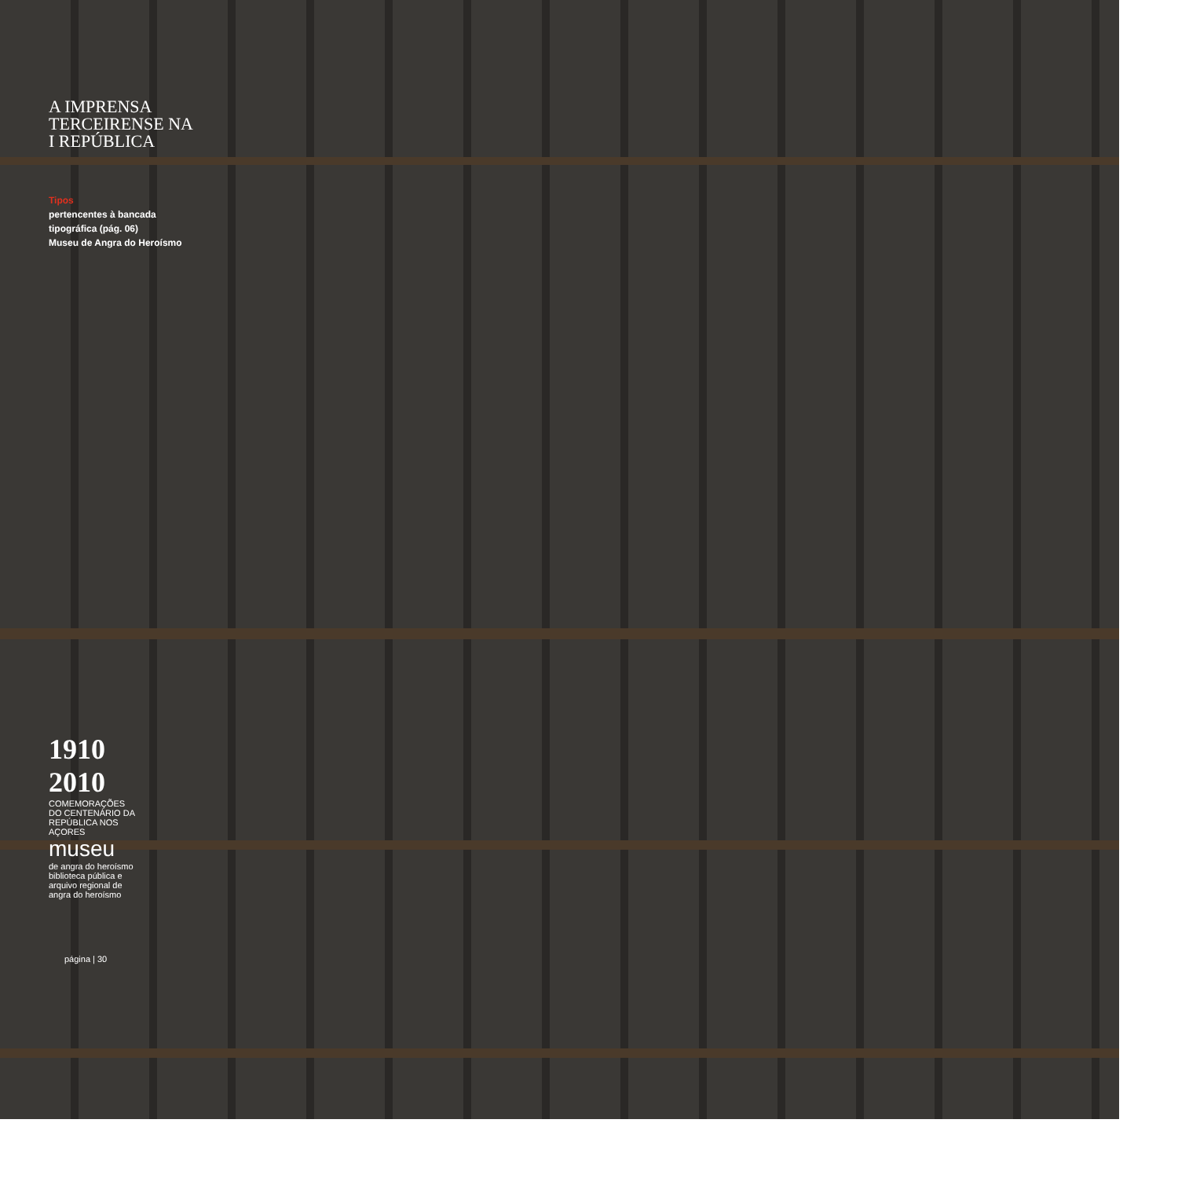A IMPRENSA
TERCEIRENSE NA
I REPÚBLICA
Tipos
pertencentes à bancada
tipográfica (pág. 06)
Museu de Angra do Heroísmo
1910 2010
COMEMORAÇÕES DO CENTENÁRIO DA REPÚBLICA NOS AÇORES
museu
de angra do heroísmo
biblioteca pública e arquivo regional de angra do heroísmo
página | 30